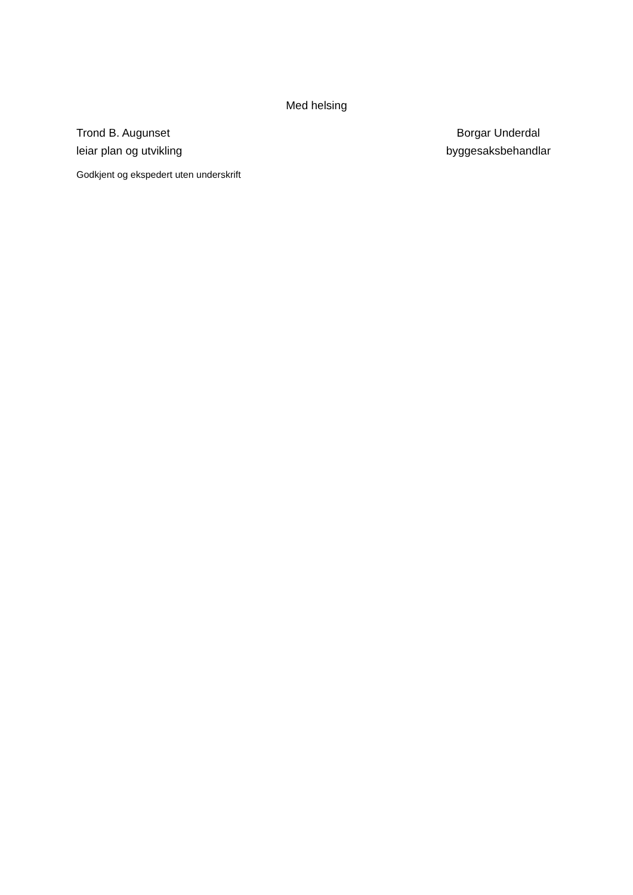Med helsing
Trond B. Augunset
leiar plan og utvikling
Borgar Underdal
byggesaksbehandlar
Godkjent og ekspedert uten underskrift